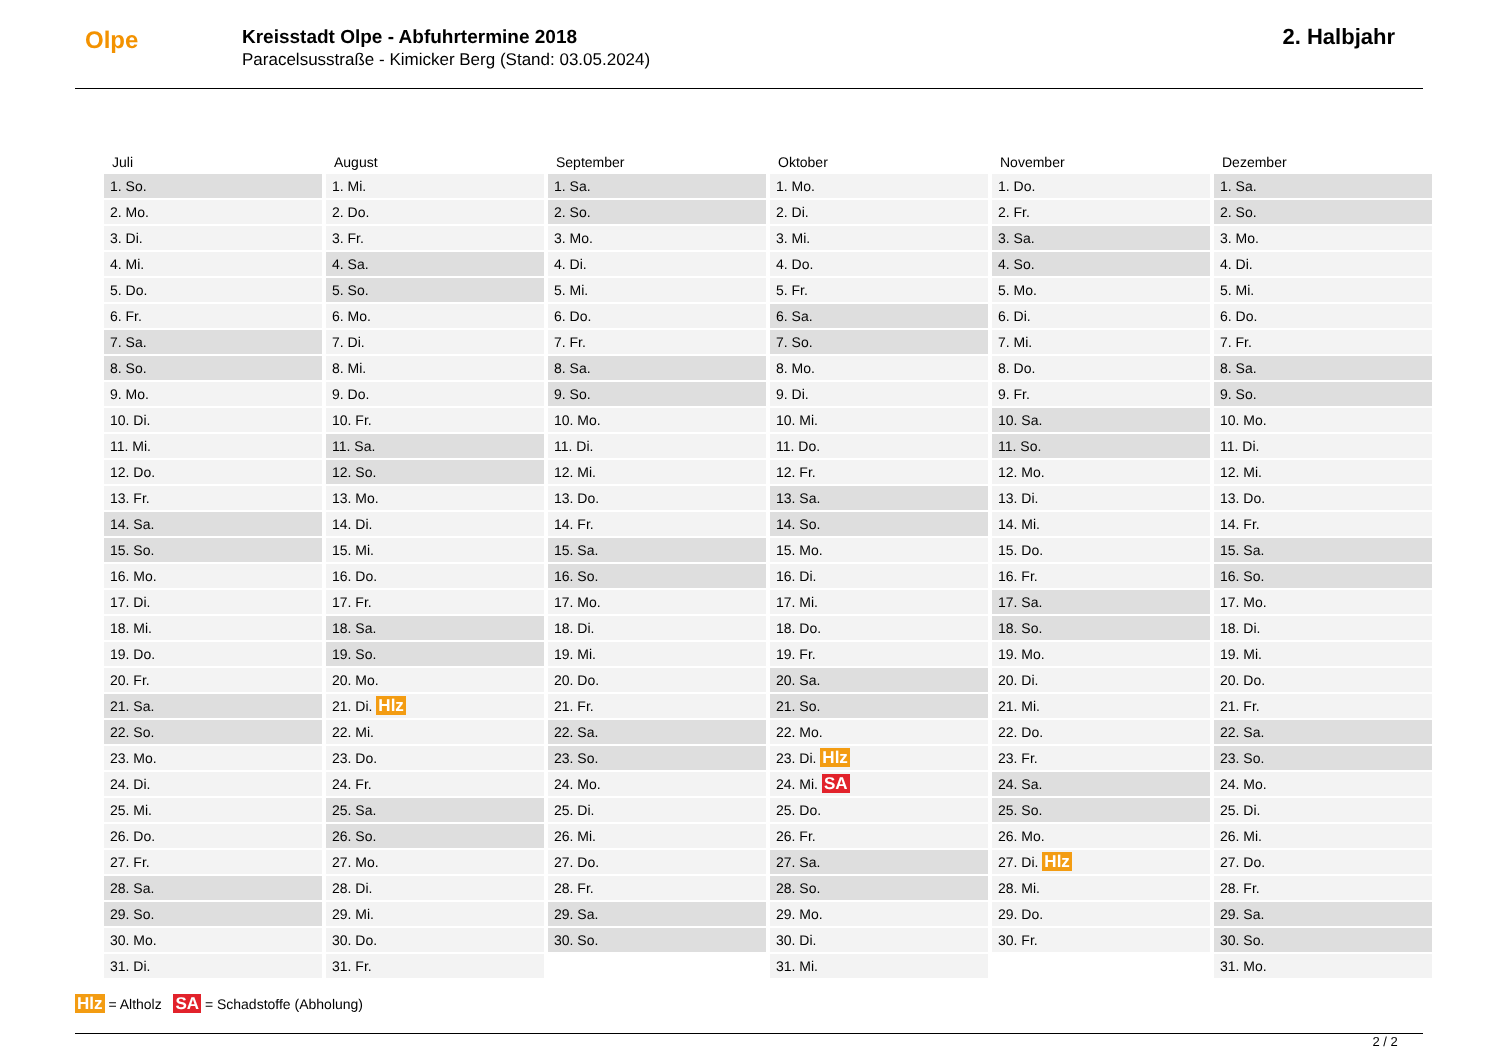Olpe
Kreisstadt Olpe - Abfuhrtermine 2018
Paracelsusstraße - Kimicker Berg (Stand: 03.05.2024)
2. Halbjahr
| Juli | August | September | Oktober | November | Dezember |
| --- | --- | --- | --- | --- | --- |
| 1. So. | 1. Mi. | 1. Sa. | 1. Mo. | 1. Do. | 1. Sa. |
| 2. Mo. | 2. Do. | 2. So. | 2. Di. | 2. Fr. | 2. So. |
| 3. Di. | 3. Fr. | 3. Mo. | 3. Mi. | 3. Sa. | 3. Mo. |
| 4. Mi. | 4. Sa. | 4. Di. | 4. Do. | 4. So. | 4. Di. |
| 5. Do. | 5. So. | 5. Mi. | 5. Fr. | 5. Mo. | 5. Mi. |
| 6. Fr. | 6. Mo. | 6. Do. | 6. Sa. | 6. Di. | 6. Do. |
| 7. Sa. | 7. Di. | 7. Fr. | 7. So. | 7. Mi. | 7. Fr. |
| 8. So. | 8. Mi. | 8. Sa. | 8. Mo. | 8. Do. | 8. Sa. |
| 9. Mo. | 9. Do. | 9. So. | 9. Di. | 9. Fr. | 9. So. |
| 10. Di. | 10. Fr. | 10. Mo. | 10. Mi. | 10. Sa. | 10. Mo. |
| 11. Mi. | 11. Sa. | 11. Di. | 11. Do. | 11. So. | 11. Di. |
| 12. Do. | 12. So. | 12. Mi. | 12. Fr. | 12. Mo. | 12. Mi. |
| 13. Fr. | 13. Mo. | 13. Do. | 13. Sa. | 13. Di. | 13. Do. |
| 14. Sa. | 14. Di. | 14. Fr. | 14. So. | 14. Mi. | 14. Fr. |
| 15. So. | 15. Mi. | 15. Sa. | 15. Mo. | 15. Do. | 15. Sa. |
| 16. Mo. | 16. Do. | 16. So. | 16. Di. | 16. Fr. | 16. So. |
| 17. Di. | 17. Fr. | 17. Mo. | 17. Mi. | 17. Sa. | 17. Mo. |
| 18. Mi. | 18. Sa. | 18. Di. | 18. Do. | 18. So. | 18. Di. |
| 19. Do. | 19. So. | 19. Mi. | 19. Fr. | 19. Mo. | 19. Mi. |
| 20. Fr. | 20. Mo. | 20. Do. | 20. Sa. | 20. Di. | 20. Do. |
| 21. Sa. | 21. Di. Hlz | 21. Fr. | 21. So. | 21. Mi. | 21. Fr. |
| 22. So. | 22. Mi. | 22. Sa. | 22. Mo. | 22. Do. | 22. Sa. |
| 23. Mo. | 23. Do. | 23. So. | 23. Di. Hlz | 23. Fr. | 23. So. |
| 24. Di. | 24. Fr. | 24. Mo. | 24. Mi. SA | 24. Sa. | 24. Mo. |
| 25. Mi. | 25. Sa. | 25. Di. | 25. Do. | 25. So. | 25. Di. |
| 26. Do. | 26. So. | 26. Mi. | 26. Fr. | 26. Mo. | 26. Mi. |
| 27. Fr. | 27. Mo. | 27. Do. | 27. Sa. | 27. Di. Hlz | 27. Do. |
| 28. Sa. | 28. Di. | 28. Fr. | 28. So. | 28. Mi. | 28. Fr. |
| 29. So. | 29. Mi. | 29. Sa. | 29. Mo. | 29. Do. | 29. Sa. |
| 30. Mo. | 30. Do. | 30. So. | 30. Di. | 30. Fr. | 30. So. |
| 31. Di. | 31. Fr. | | 31. Mi. | | 31. Mo. |
Hlz = Altholz SA = Schadstoffe (Abholung)
2 / 2